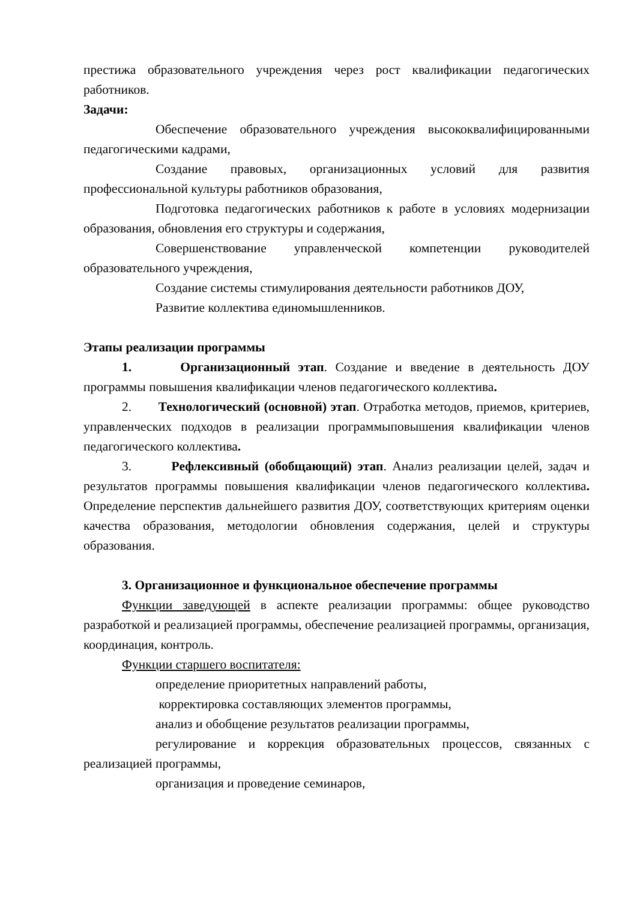престижа образовательного учреждения через рост квалификации педагогических работников.
Задачи:
Обеспечение образовательного учреждения высококвалифицированными педагогическими кадрами,
Создание правовых, организационных условий для развития профессиональной культуры работников образования,
Подготовка педагогических работников к работе в условиях модернизации образования, обновления его структуры и содержания,
Совершенствование управленческой компетенции руководителей образовательного учреждения,
Создание системы стимулирования деятельности работников ДОУ,
Развитие коллектива единомышленников.
Этапы реализации программы
1. Организационный этап. Создание и введение в деятельность ДОУ программы повышения квалификации членов педагогического коллектива.
2. Технологический (основной) этап. Отработка методов, приемов, критериев, управленческих подходов в реализации программыповышения квалификации членов педагогического коллектива.
3. Рефлексивный (обобщающий) этап. Анализ реализации целей, задач и результатов программы повышения квалификации членов педагогического коллектива. Определение перспектив дальнейшего развития ДОУ, соответствующих критериям оценки качества образования, методологии обновления содержания, целей и структуры образования.
3. Организационное и функциональное обеспечение программы
Функции заведующей в аспекте реализации программы: общее руководство разработкой и реализацией программы, обеспечение реализацией программы, организация, координация, контроль.
Функции старшего воспитателя:
определение приоритетных направлений работы,
корректировка составляющих элементов программы,
анализ и обобщение результатов реализации программы,
регулирование и коррекция образовательных процессов, связанных с реализацией программы,
организация и проведение семинаров,